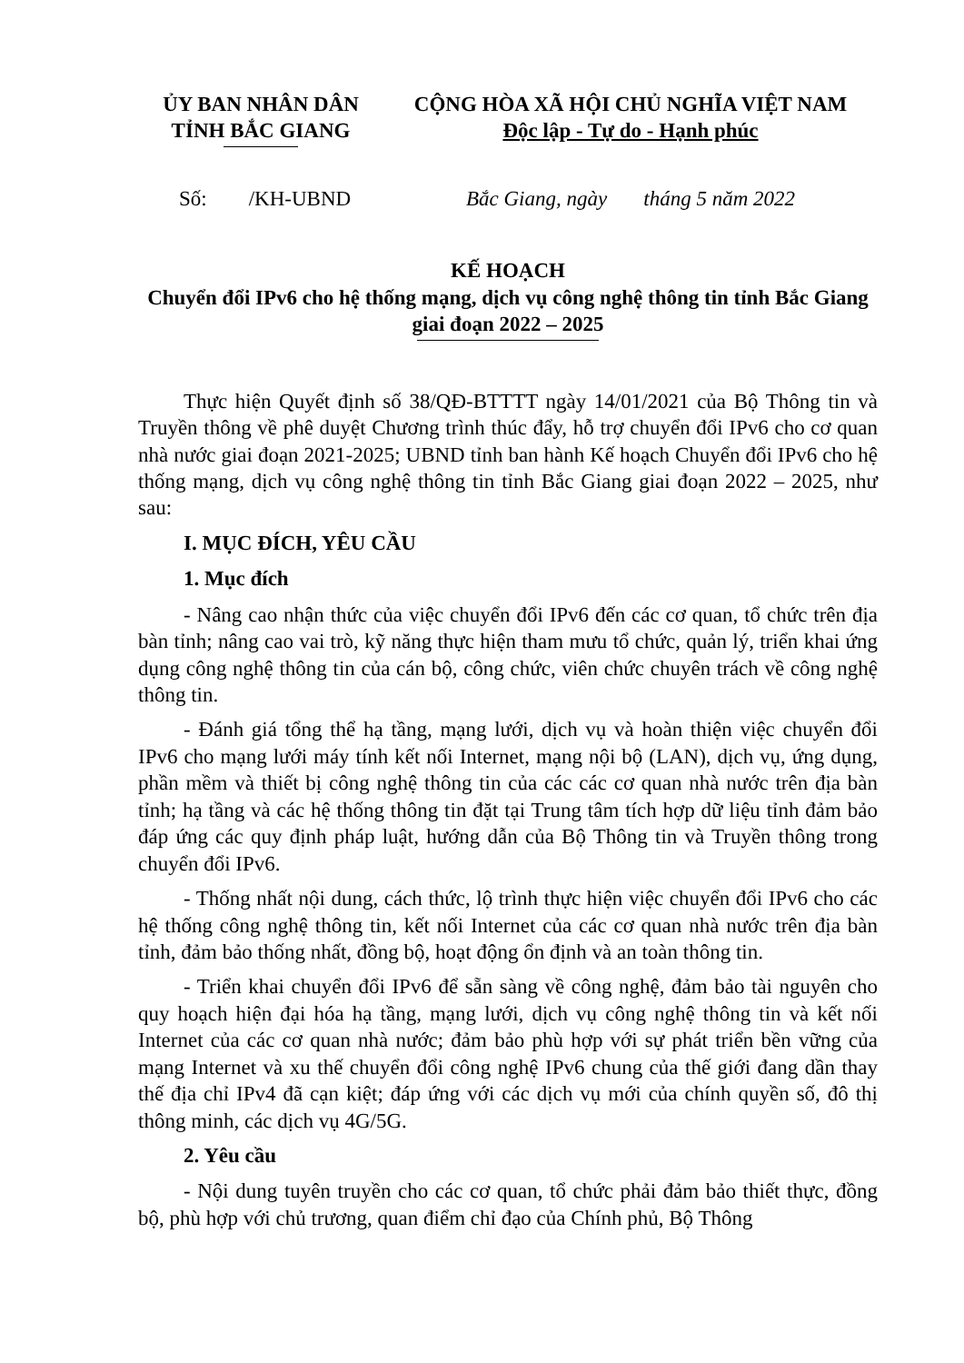ỦY BAN NHÂN DÂN
TỈNH BẮC GIANG
CỘNG HÒA XÃ HỘI CHỦ NGHĨA VIỆT NAM
Độc lập - Tự do - Hạnh phúc
Số: /KH-UBND Bắc Giang, ngày tháng 5 năm 2022
KẾ HOẠCH
Chuyển đổi IPv6 cho hệ thống mạng, dịch vụ công nghệ thông tin tỉnh Bắc Giang giai đoạn 2022 – 2025
Thực hiện Quyết định số 38/QĐ-BTTTT ngày 14/01/2021 của Bộ Thông tin và Truyền thông về phê duyệt Chương trình thúc đẩy, hỗ trợ chuyển đổi IPv6 cho cơ quan nhà nước giai đoạn 2021-2025; UBND tỉnh ban hành Kế hoạch Chuyển đổi IPv6 cho hệ thống mạng, dịch vụ công nghệ thông tin tỉnh Bắc Giang giai đoạn 2022 – 2025, như sau:
I. MỤC ĐÍCH, YÊU CẦU
1. Mục đích
- Nâng cao nhận thức của việc chuyển đổi IPv6 đến các cơ quan, tổ chức trên địa bàn tỉnh; nâng cao vai trò, kỹ năng thực hiện tham mưu tổ chức, quản lý, triển khai ứng dụng công nghệ thông tin của cán bộ, công chức, viên chức chuyên trách về công nghệ thông tin.
- Đánh giá tổng thể hạ tầng, mạng lưới, dịch vụ và hoàn thiện việc chuyển đổi IPv6 cho mạng lưới máy tính kết nối Internet, mạng nội bộ (LAN), dịch vụ, ứng dụng, phần mềm và thiết bị công nghệ thông tin của các các cơ quan nhà nước trên địa bàn tỉnh; hạ tầng và các hệ thống thông tin đặt tại Trung tâm tích hợp dữ liệu tỉnh đảm bảo đáp ứng các quy định pháp luật, hướng dẫn của Bộ Thông tin và Truyền thông trong chuyển đổi IPv6.
- Thống nhất nội dung, cách thức, lộ trình thực hiện việc chuyển đổi IPv6 cho các hệ thống công nghệ thông tin, kết nối Internet của các cơ quan nhà nước trên địa bàn tỉnh, đảm bảo thống nhất, đồng bộ, hoạt động ổn định và an toàn thông tin.
- Triển khai chuyển đổi IPv6 để sẵn sàng về công nghệ, đảm bảo tài nguyên cho quy hoạch hiện đại hóa hạ tầng, mạng lưới, dịch vụ công nghệ thông tin và kết nối Internet của các cơ quan nhà nước; đảm bảo phù hợp với sự phát triển bền vững của mạng Internet và xu thế chuyển đổi công nghệ IPv6 chung của thế giới đang dần thay thế địa chỉ IPv4 đã cạn kiệt; đáp ứng với các dịch vụ mới của chính quyền số, đô thị thông minh, các dịch vụ 4G/5G.
2. Yêu cầu
- Nội dung tuyên truyền cho các cơ quan, tổ chức phải đảm bảo thiết thực, đồng bộ, phù hợp với chủ trương, quan điểm chỉ đạo của Chính phủ, Bộ Thông